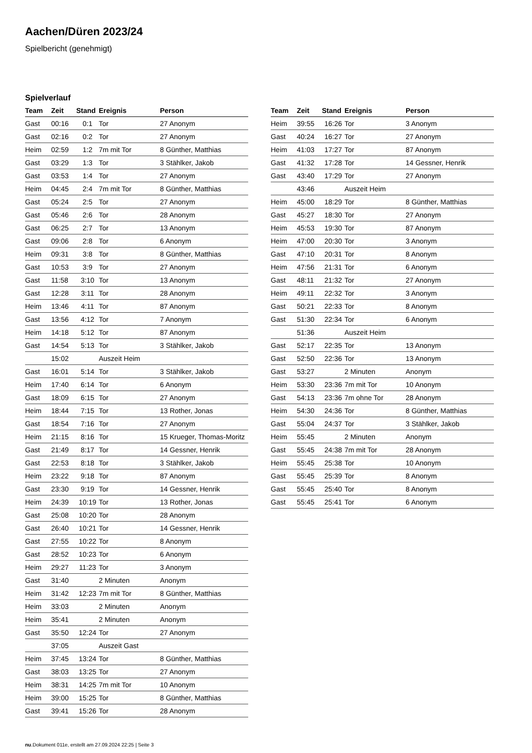Aachen/Düren 2023/24
Spielbericht (genehmigt)
Spielverlauf
| Team | Zeit | Stand | Ereignis | Person |
| --- | --- | --- | --- | --- |
| Gast | 00:16 | 0:1 | Tor | 27 Anonym |
| Gast | 02:16 | 0:2 | Tor | 27 Anonym |
| Heim | 02:59 | 1:2 | 7m mit Tor | 8 Günther, Matthias |
| Gast | 03:29 | 1:3 | Tor | 3 Stählker, Jakob |
| Gast | 03:53 | 1:4 | Tor | 27 Anonym |
| Heim | 04:45 | 2:4 | 7m mit Tor | 8 Günther, Matthias |
| Gast | 05:24 | 2:5 | Tor | 27 Anonym |
| Gast | 05:46 | 2:6 | Tor | 28 Anonym |
| Gast | 06:25 | 2:7 | Tor | 13 Anonym |
| Gast | 09:06 | 2:8 | Tor | 6 Anonym |
| Heim | 09:31 | 3:8 | Tor | 8 Günther, Matthias |
| Gast | 10:53 | 3:9 | Tor | 27 Anonym |
| Gast | 11:58 | 3:10 | Tor | 13 Anonym |
| Gast | 12:28 | 3:11 | Tor | 28 Anonym |
| Heim | 13:46 | 4:11 | Tor | 87 Anonym |
| Gast | 13:56 | 4:12 | Tor | 7 Anonym |
| Heim | 14:18 | 5:12 | Tor | 87 Anonym |
| Gast | 14:54 | 5:13 | Tor | 3 Stählker, Jakob |
| | 15:02 | | Auszeit Heim | |
| Gast | 16:01 | 5:14 | Tor | 3 Stählker, Jakob |
| Heim | 17:40 | 6:14 | Tor | 6 Anonym |
| Gast | 18:09 | 6:15 | Tor | 27 Anonym |
| Heim | 18:44 | 7:15 | Tor | 13 Rother, Jonas |
| Gast | 18:54 | 7:16 | Tor | 27 Anonym |
| Heim | 21:15 | 8:16 | Tor | 15 Krueger, Thomas-Moritz |
| Gast | 21:49 | 8:17 | Tor | 14 Gessner, Henrik |
| Gast | 22:53 | 8:18 | Tor | 3 Stählker, Jakob |
| Heim | 23:22 | 9:18 | Tor | 87 Anonym |
| Gast | 23:30 | 9:19 | Tor | 14 Gessner, Henrik |
| Heim | 24:39 | 10:19 | Tor | 13 Rother, Jonas |
| Gast | 25:08 | 10:20 | Tor | 28 Anonym |
| Gast | 26:40 | 10:21 | Tor | 14 Gessner, Henrik |
| Gast | 27:55 | 10:22 | Tor | 8 Anonym |
| Gast | 28:52 | 10:23 | Tor | 6 Anonym |
| Heim | 29:27 | 11:23 | Tor | 3 Anonym |
| Gast | 31:40 | | 2 Minuten | Anonym |
| Heim | 31:42 | 12:23 | 7m mit Tor | 8 Günther, Matthias |
| Heim | 33:03 | | 2 Minuten | Anonym |
| Heim | 35:41 | | 2 Minuten | Anonym |
| Gast | 35:50 | 12:24 | Tor | 27 Anonym |
| | 37:05 | | Auszeit Gast | |
| Heim | 37:45 | 13:24 | Tor | 8 Günther, Matthias |
| Gast | 38:03 | 13:25 | Tor | 27 Anonym |
| Heim | 38:31 | 14:25 | 7m mit Tor | 10 Anonym |
| Heim | 39:00 | 15:25 | Tor | 8 Günther, Matthias |
| Gast | 39:41 | 15:26 | Tor | 28 Anonym |
| Team | Zeit | Stand | Ereignis | Person |
| --- | --- | --- | --- | --- |
| Heim | 39:55 | 16:26 | Tor | 3 Anonym |
| Gast | 40:24 | 16:27 | Tor | 27 Anonym |
| Heim | 41:03 | 17:27 | Tor | 87 Anonym |
| Gast | 41:32 | 17:28 | Tor | 14 Gessner, Henrik |
| Gast | 43:40 | 17:29 | Tor | 27 Anonym |
| | 43:46 | | Auszeit Heim | |
| Heim | 45:00 | 18:29 | Tor | 8 Günther, Matthias |
| Gast | 45:27 | 18:30 | Tor | 27 Anonym |
| Heim | 45:53 | 19:30 | Tor | 87 Anonym |
| Heim | 47:00 | 20:30 | Tor | 3 Anonym |
| Gast | 47:10 | 20:31 | Tor | 8 Anonym |
| Heim | 47:56 | 21:31 | Tor | 6 Anonym |
| Gast | 48:11 | 21:32 | Tor | 27 Anonym |
| Heim | 49:11 | 22:32 | Tor | 3 Anonym |
| Gast | 50:21 | 22:33 | Tor | 8 Anonym |
| Gast | 51:30 | 22:34 | Tor | 6 Anonym |
| | 51:36 | | Auszeit Heim | |
| Gast | 52:17 | 22:35 | Tor | 13 Anonym |
| Gast | 52:50 | 22:36 | Tor | 13 Anonym |
| Gast | 53:27 | | 2 Minuten | Anonym |
| Heim | 53:30 | 23:36 | 7m mit Tor | 10 Anonym |
| Gast | 54:13 | 23:36 | 7m ohne Tor | 28 Anonym |
| Heim | 54:30 | 24:36 | Tor | 8 Günther, Matthias |
| Gast | 55:04 | 24:37 | Tor | 3 Stählker, Jakob |
| Heim | 55:45 | | 2 Minuten | Anonym |
| Gast | 55:45 | 24:38 | 7m mit Tor | 28 Anonym |
| Heim | 55:45 | 25:38 | Tor | 10 Anonym |
| Gast | 55:45 | 25:39 | Tor | 8 Anonym |
| Gast | 55:45 | 25:40 | Tor | 8 Anonym |
| Gast | 55:45 | 25:41 | Tor | 6 Anonym |
nu.Dokument 011e, erstellt am 27.09.2024 22:25 | Seite 3